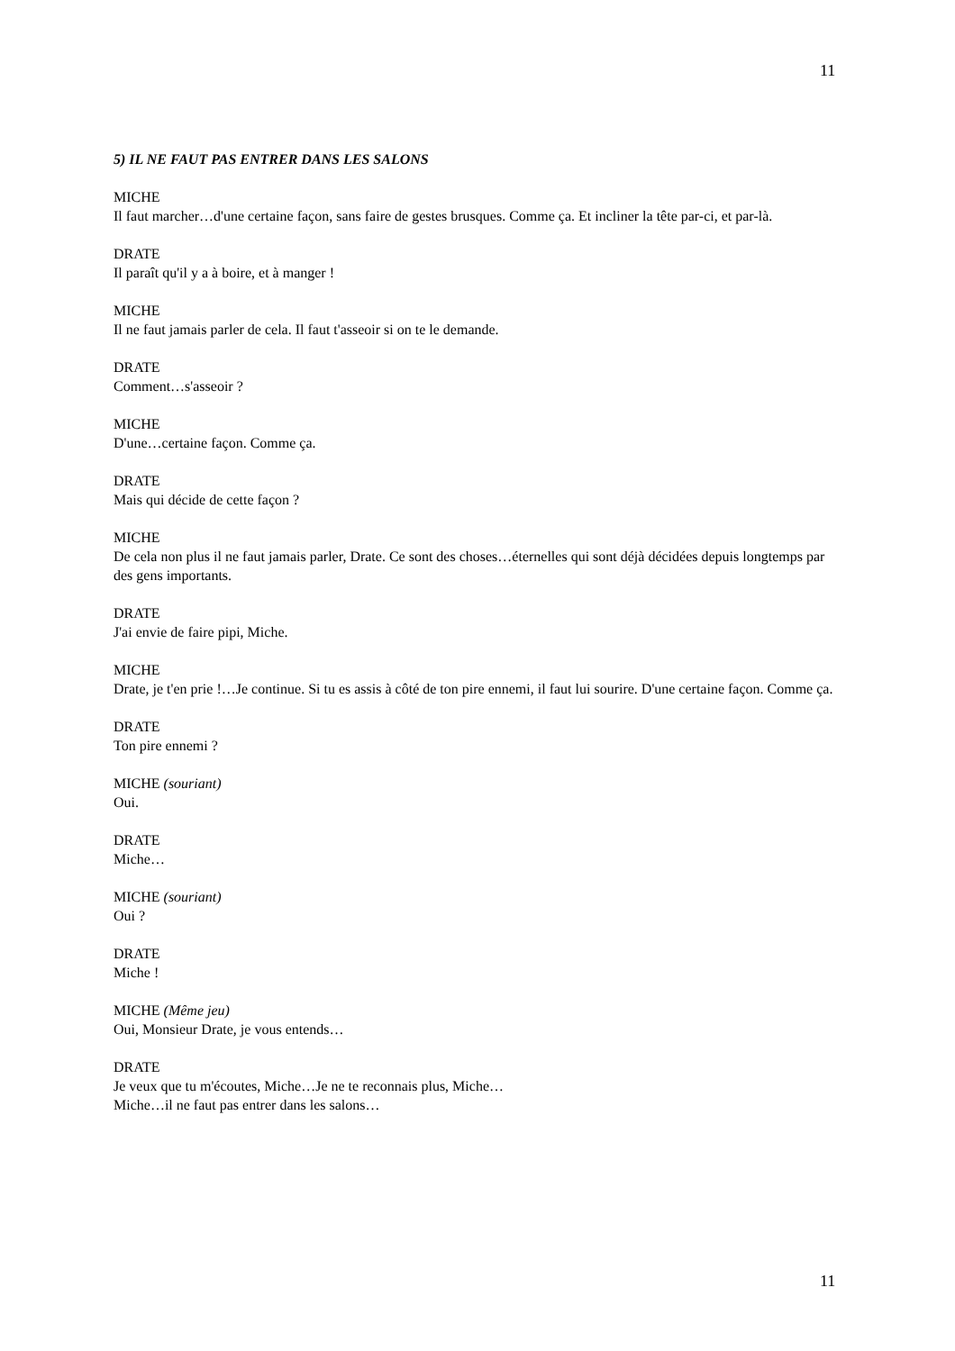11
5) IL NE FAUT PAS ENTRER DANS LES SALONS
MICHE
Il faut marcher…d'une certaine façon, sans faire de gestes brusques. Comme ça. Et incliner la tête par-ci, et par-là.
DRATE
Il paraît qu'il y a à boire, et à manger !
MICHE
Il ne faut jamais parler de cela. Il faut t'asseoir si on te le demande.
DRATE
Comment…s'asseoir ?
MICHE
D'une…certaine façon. Comme ça.
DRATE
Mais qui décide de cette façon ?
MICHE
De cela non plus il ne faut jamais parler, Drate. Ce sont des choses…éternelles qui sont déjà décidées depuis longtemps par des gens importants.
DRATE
J'ai envie de faire pipi, Miche.
MICHE
Drate, je t'en prie !…Je continue. Si tu es assis à côté de ton pire ennemi, il faut lui sourire. D'une certaine façon. Comme ça.
DRATE
Ton pire ennemi ?
MICHE (souriant)
Oui.
DRATE
Miche…
MICHE (souriant)
Oui ?
DRATE
Miche !
MICHE (Même jeu)
Oui, Monsieur Drate, je vous entends…
DRATE
Je veux que tu m'écoutes, Miche…Je ne te reconnais plus, Miche…
Miche…il ne faut pas entrer dans les salons…
11